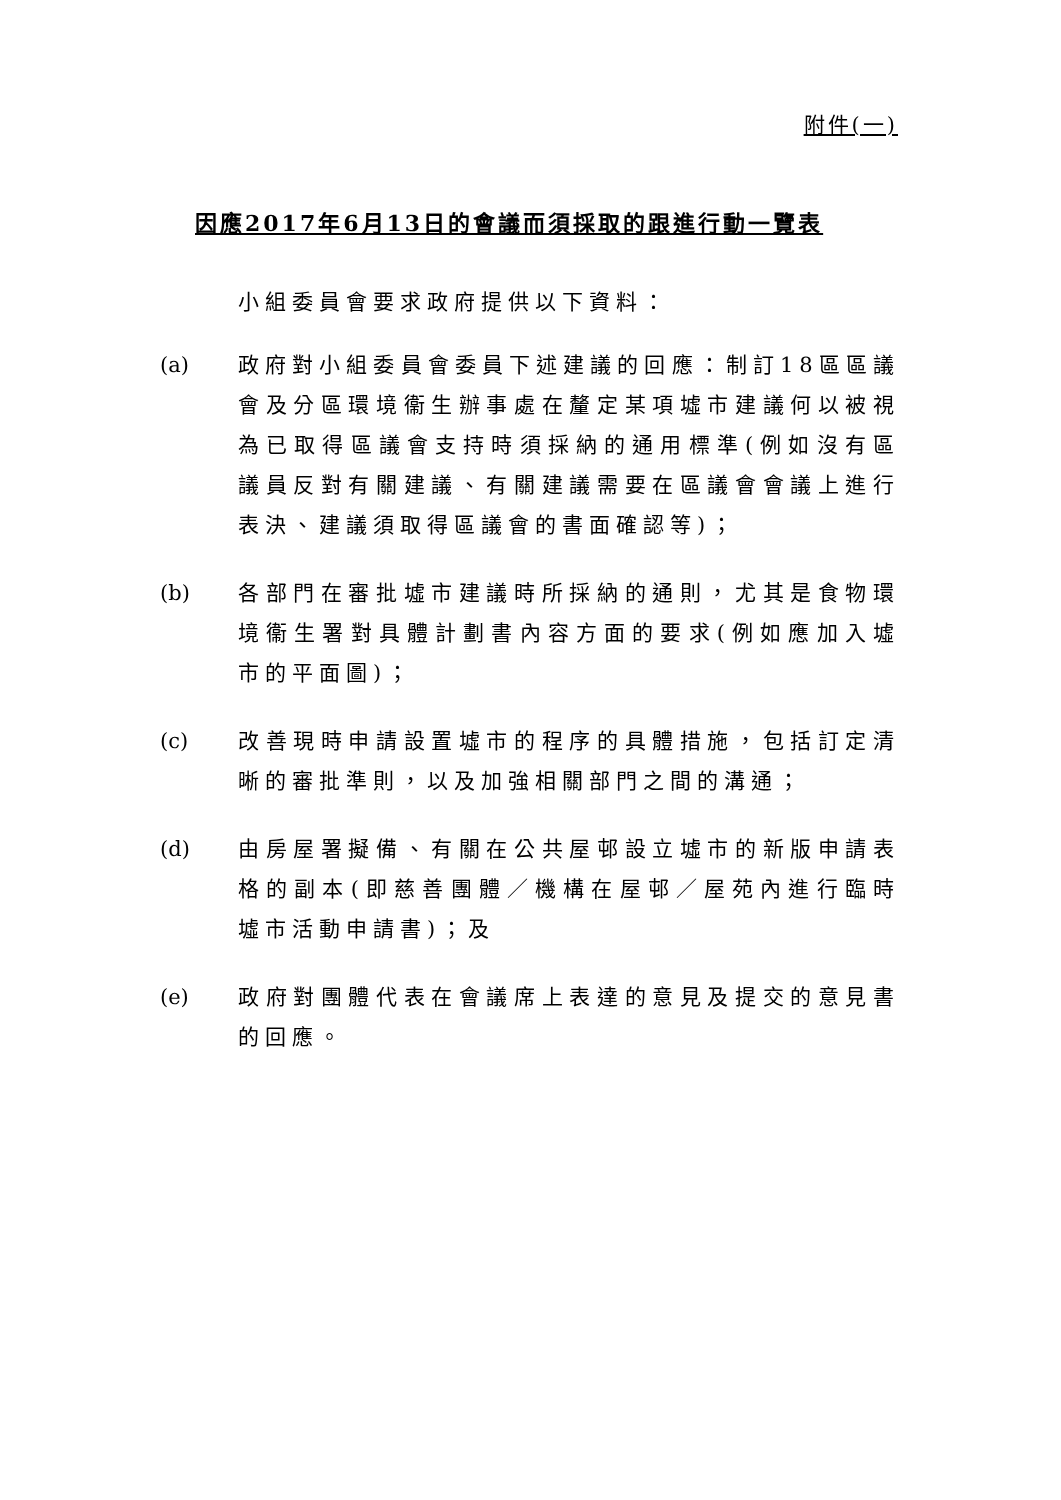附件(一)
因應2017年6月13日的會議而須採取的跟進行動一覽表
小組委員會要求政府提供以下資料：
(a) 政府對小組委員會委員下述建議的回應：制訂18區區議會及分區環境衞生辦事處在釐定某項墟市建議何以被視為已取得區議會支持時須採納的通用標準(例如沒有區議員反對有關建議、有關建議需要在區議會會議上進行表決、建議須取得區議會的書面確認等)；
(b) 各部門在審批墟市建議時所採納的通則，尤其是食物環境衞生署對具體計劃書內容方面的要求(例如應加入墟市的平面圖)；
(c) 改善現時申請設置墟市的程序的具體措施，包括訂定清晰的審批準則，以及加強相關部門之間的溝通；
(d) 由房屋署擬備、有關在公共屋邨設立墟市的新版申請表格的副本(即慈善團體／機構在屋邨／屋苑內進行臨時墟市活動申請書)；及
(e) 政府對團體代表在會議席上表達的意見及提交的意見書的回應。